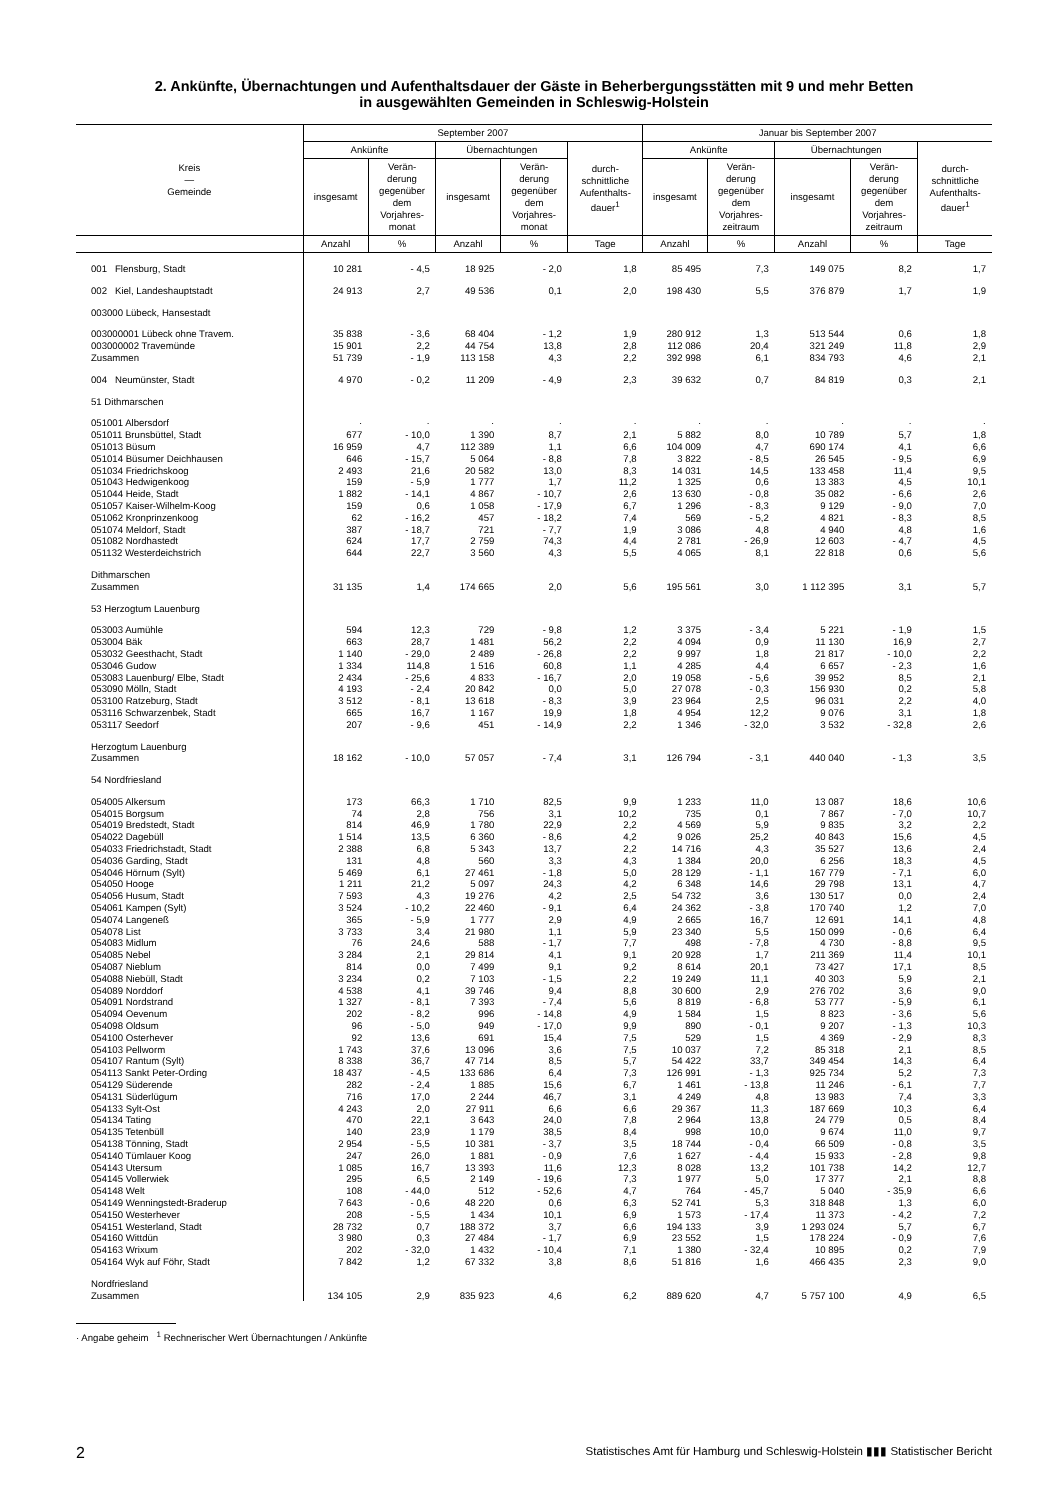2. Ankünfte, Übernachtungen und Aufenthaltsdauer der Gäste in Beherbergungsstätten mit 9 und mehr Betten
in ausgewählten Gemeinden in Schleswig-Holstein
| Kreis — Gemeinde | September 2007 | | | | | Januar bis September 2007 | | | | |
| --- | --- | --- | --- | --- | --- | --- | --- | --- | --- | --- |
| | Ankünfte | | Übernachtungen | | durch- schnittliche Aufenthalts- dauer<sup>1</sup> | Ankünfte | | Übernachtungen | | durch- schnittliche Aufenthalts- dauer<sup>1</sup> |
| | insgesamt | Verän- derung gegenüber dem Vorjahres- monat | insgesamt | Verän- derung gegenüber dem Vorjahres- monat | | insgesamt | Verän- derung gegenüber dem Vorjahres- zeitraum | insgesamt | Verän- derung gegenüber dem Vorjahres- zeitraum | |
| | Anzahl | % | Anzahl | % | Tage | Anzahl | % | Anzahl | % | Tage |
| 001 Flensburg, Stadt | 10 281 | - 4,5 | 18 925 | - 2,0 | 1,8 | 85 495 | 7,3 | 149 075 | 8,2 | 1,7 |
| 002 Kiel, Landeshauptstadt | 24 913 | 2,7 | 49 536 | 0,1 | 2,0 | 198 430 | 5,5 | 376 879 | 1,7 | 1,9 |
| 003000 Lübeck, Hansestadt | | | | | | | | | | |
| 003000001 Lübeck ohne Travem. | 35 838 | - 3,6 | 68 404 | - 1,2 | 1,9 | 280 912 | 1,3 | 513 544 | 0,6 | 1,8 |
| 003000002 Travemünde | 15 901 | 2,2 | 44 754 | 13,8 | 2,8 | 112 086 | 20,4 | 321 249 | 11,8 | 2,9 |
| Zusammen | 51 739 | - 1,9 | 113 158 | 4,3 | 2,2 | 392 998 | 6,1 | 834 793 | 4,6 | 2,1 |
| 004 Neumünster, Stadt | 4 970 | - 0,2 | 11 209 | - 4,9 | 2,3 | 39 632 | 0,7 | 84 819 | 0,3 | 2,1 |
| 51 Dithmarschen | | | | | | | | | | |
| 051001 Albersdorf | · | · | · | · | · | · | · | · | · | · |
| 051011 Brunsbüttel, Stadt | 677 | - 10,0 | 1 390 | 8,7 | 2,1 | 5 882 | 8,0 | 10 789 | 5,7 | 1,8 |
| 051013 Büsum | 16 959 | 4,7 | 112 389 | 1,1 | 6,6 | 104 009 | 4,7 | 690 174 | 4,1 | 6,6 |
| 051014 Büsumer Deichhausen | 646 | - 15,7 | 5 064 | - 8,8 | 7,8 | 3 822 | - 8,5 | 26 545 | - 9,5 | 6,9 |
| 051034 Friedrichskoog | 2 493 | 21,6 | 20 582 | 13,0 | 8,3 | 14 031 | 14,5 | 133 458 | 11,4 | 9,5 |
| 051043 Hedwigenkoog | 159 | - 5,9 | 1 777 | 1,7 | 11,2 | 1 325 | 0,6 | 13 383 | 4,5 | 10,1 |
| 051044 Heide, Stadt | 1 882 | - 14,1 | 4 867 | - 10,7 | 2,6 | 13 630 | - 0,8 | 35 082 | - 6,6 | 2,6 |
| 051057 Kaiser-Wilhelm-Koog | 159 | 0,6 | 1 058 | - 17,9 | 6,7 | 1 296 | - 8,3 | 9 129 | - 9,0 | 7,0 |
| 051062 Kronprinzenkoog | 62 | - 16,2 | 457 | - 18,2 | 7,4 | 569 | - 5,2 | 4 821 | - 8,3 | 8,5 |
| 051074 Meldorf, Stadt | 387 | - 18,7 | 721 | - 7,7 | 1,9 | 3 086 | 4,8 | 4 940 | 4,8 | 1,6 |
| 051082 Nordhastedt | 624 | 17,7 | 2 759 | 74,3 | 4,4 | 2 781 | - 26,9 | 12 603 | - 4,7 | 4,5 |
| 051132 Westerdeichstrich | 644 | 22,7 | 3 560 | 4,3 | 5,5 | 4 065 | 8,1 | 22 818 | 0,6 | 5,6 |
| Dithmarschen Zusammen | 31 135 | 1,4 | 174 665 | 2,0 | 5,6 | 195 561 | 3,0 | 1 112 395 | 3,1 | 5,7 |
| 53 Herzogtum Lauenburg | | | | | | | | | | |
| 053003 Aumühle | 594 | 12,3 | 729 | - 9,8 | 1,2 | 3 375 | - 3,4 | 5 221 | - 1,9 | 1,5 |
| 053004 Bäk | 663 | 28,7 | 1 481 | 56,2 | 2,2 | 4 094 | 0,9 | 11 130 | 16,9 | 2,7 |
| 053032 Geesthacht, Stadt | 1 140 | - 29,0 | 2 489 | - 26,8 | 2,2 | 9 997 | 1,8 | 21 817 | - 10,0 | 2,2 |
| 053046 Gudow | 1 334 | 114,8 | 1 516 | 60,8 | 1,1 | 4 285 | 4,4 | 6 657 | - 2,3 | 1,6 |
| 053083 Lauenburg/ Elbe, Stadt | 2 434 | - 25,6 | 4 833 | - 16,7 | 2,0 | 19 058 | - 5,6 | 39 952 | 8,5 | 2,1 |
| 053090 Mölln, Stadt | 4 193 | - 2,4 | 20 842 | 0,0 | 5,0 | 27 078 | - 0,3 | 156 930 | 0,2 | 5,8 |
| 053100 Ratzeburg, Stadt | 3 512 | - 8,1 | 13 618 | - 8,3 | 3,9 | 23 964 | 2,5 | 96 031 | 2,2 | 4,0 |
| 053116 Schwarzenbek, Stadt | 665 | 16,7 | 1 167 | 19,9 | 1,8 | 4 954 | 12,2 | 9 076 | 3,1 | 1,8 |
| 053117 Seedorf | 207 | - 9,6 | 451 | - 14,9 | 2,2 | 1 346 | - 32,0 | 3 532 | - 32,8 | 2,6 |
| Herzogtum Lauenburg Zusammen | 18 162 | - 10,0 | 57 057 | - 7,4 | 3,1 | 126 794 | - 3,1 | 440 040 | - 1,3 | 3,5 |
| 54 Nordfriesland | | | | | | | | | | |
| 054005 Alkersum | 173 | 66,3 | 1 710 | 82,5 | 9,9 | 1 233 | 11,0 | 13 087 | 18,6 | 10,6 |
| 054015 Borgsum | 74 | 2,8 | 756 | 3,1 | 10,2 | 735 | 0,1 | 7 867 | - 7,0 | 10,7 |
| 054019 Bredstedt, Stadt | 814 | 46,9 | 1 780 | 22,9 | 2,2 | 4 569 | 5,9 | 9 835 | 3,2 | 2,2 |
| 054022 Dagebüll | 1 514 | 13,5 | 6 360 | - 8,6 | 4,2 | 9 026 | 25,2 | 40 843 | 15,6 | 4,5 |
| 054033 Friedrichstadt, Stadt | 2 388 | 6,8 | 5 343 | 13,7 | 2,2 | 14 716 | 4,3 | 35 527 | 13,6 | 2,4 |
| 054036 Garding, Stadt | 131 | 4,8 | 560 | 3,3 | 4,3 | 1 384 | 20,0 | 6 256 | 18,3 | 4,5 |
| 054046 Hörnum (Sylt) | 5 469 | 6,1 | 27 461 | - 1,8 | 5,0 | 28 129 | - 1,1 | 167 779 | - 7,1 | 6,0 |
| 054050 Hooge | 1 211 | 21,2 | 5 097 | 24,3 | 4,2 | 6 348 | 14,6 | 29 798 | 13,1 | 4,7 |
| 054056 Husum, Stadt | 7 593 | 4,3 | 19 276 | 4,2 | 2,5 | 54 732 | 3,6 | 130 517 | 0,0 | 2,4 |
| 054061 Kampen (Sylt) | 3 524 | - 10,2 | 22 460 | - 9,1 | 6,4 | 24 362 | - 3,8 | 170 740 | 1,2 | 7,0 |
| 054074 Langeneß | 365 | - 5,9 | 1 777 | 2,9 | 4,9 | 2 665 | 16,7 | 12 691 | 14,1 | 4,8 |
| 054078 List | 3 733 | 3,4 | 21 980 | 1,1 | 5,9 | 23 340 | 5,5 | 150 099 | - 0,6 | 6,4 |
| 054083 Midlum | 76 | 24,6 | 588 | - 1,7 | 7,7 | 498 | - 7,8 | 4 730 | - 8,8 | 9,5 |
| 054085 Nebel | 3 284 | 2,1 | 29 814 | 4,1 | 9,1 | 20 928 | 1,7 | 211 369 | 11,4 | 10,1 |
| 054087 Nieblum | 814 | 0,0 | 7 499 | 9,1 | 9,2 | 8 614 | 20,1 | 73 427 | 17,1 | 8,5 |
| 054088 Niebüll, Stadt | 3 234 | 0,2 | 7 103 | - 1,5 | 2,2 | 19 249 | 11,1 | 40 303 | 5,9 | 2,1 |
| 054089 Norddorf | 4 538 | 4,1 | 39 746 | 9,4 | 8,8 | 30 600 | 2,9 | 276 702 | 3,6 | 9,0 |
| 054091 Nordstrand | 1 327 | - 8,1 | 7 393 | - 7,4 | 5,6 | 8 819 | - 6,8 | 53 777 | - 5,9 | 6,1 |
| 054094 Oevenum | 202 | - 8,2 | 996 | - 14,8 | 4,9 | 1 584 | 1,5 | 8 823 | - 3,6 | 5,6 |
| 054098 Oldsum | 96 | - 5,0 | 949 | - 17,0 | 9,9 | 890 | - 0,1 | 9 207 | - 1,3 | 10,3 |
| 054100 Osterhever | 92 | 13,6 | 691 | 15,4 | 7,5 | 529 | 1,5 | 4 369 | - 2,9 | 8,3 |
| 054103 Pellworm | 1 743 | 37,6 | 13 096 | 3,6 | 7,5 | 10 037 | 7,2 | 85 318 | 2,1 | 8,5 |
| 054107 Rantum (Sylt) | 8 338 | 36,7 | 47 714 | 8,5 | 5,7 | 54 422 | 33,7 | 349 454 | 14,3 | 6,4 |
| 054113 Sankt Peter-Ording | 18 437 | - 4,5 | 133 686 | 6,4 | 7,3 | 126 991 | - 1,3 | 925 734 | 5,2 | 7,3 |
| 054129 Süderende | 282 | - 2,4 | 1 885 | 15,6 | 6,7 | 1 461 | - 13,8 | 11 246 | - 6,1 | 7,7 |
| 054131 Süderlügum | 716 | 17,0 | 2 244 | 46,7 | 3,1 | 4 249 | 4,8 | 13 983 | 7,4 | 3,3 |
| 054133 Sylt-Ost | 4 243 | 2,0 | 27 911 | 6,6 | 6,6 | 29 367 | 11,3 | 187 669 | 10,3 | 6,4 |
| 054134 Tating | 470 | 22,1 | 3 643 | 24,0 | 7,8 | 2 964 | 13,8 | 24 779 | 0,5 | 8,4 |
| 054135 Tetenbüll | 140 | 23,9 | 1 179 | 38,5 | 8,4 | 998 | 10,0 | 9 674 | 11,0 | 9,7 |
| 054138 Tönning, Stadt | 2 954 | - 5,5 | 10 381 | - 3,7 | 3,5 | 18 744 | - 0,4 | 66 509 | - 0,8 | 3,5 |
| 054140 Tümlauer Koog | 247 | 26,0 | 1 881 | - 0,9 | 7,6 | 1 627 | - 4,4 | 15 933 | - 2,8 | 9,8 |
| 054143 Utersum | 1 085 | 16,7 | 13 393 | 11,6 | 12,3 | 8 028 | 13,2 | 101 738 | 14,2 | 12,7 |
| 054145 Vollerwiek | 295 | 6,5 | 2 149 | - 19,6 | 7,3 | 1 977 | 5,0 | 17 377 | 2,1 | 8,8 |
| 054148 Welt | 108 | - 44,0 | 512 | - 52,6 | 4,7 | 764 | - 45,7 | 5 040 | - 35,9 | 6,6 |
| 054149 Wenningstedt-Braderup | 7 643 | - 0,6 | 48 220 | 0,6 | 6,3 | 52 741 | 5,3 | 318 848 | 1,3 | 6,0 |
| 054150 Westerhever | 208 | - 5,5 | 1 434 | 10,1 | 6,9 | 1 573 | - 17,4 | 11 373 | - 4,2 | 7,2 |
| 054151 Westerland, Stadt | 28 732 | 0,7 | 188 372 | 3,7 | 6,6 | 194 133 | 3,9 | 1 293 024 | 5,7 | 6,7 |
| 054160 Wittdün | 3 980 | 0,3 | 27 484 | - 1,7 | 6,9 | 23 552 | 1,5 | 178 224 | - 0,9 | 7,6 |
| 054163 Wrixum | 202 | - 32,0 | 1 432 | - 10,4 | 7,1 | 1 380 | - 32,4 | 10 895 | 0,2 | 7,9 |
| 054164 Wyk auf Föhr, Stadt | 7 842 | 1,2 | 67 332 | 3,8 | 8,6 | 51 816 | 1,6 | 466 435 | 2,3 | 9,0 |
| Nordfriesland Zusammen | 134 105 | 2,9 | 835 923 | 4,6 | 6,2 | 889 620 | 4,7 | 5 757 100 | 4,9 | 6,5 |
· Angabe geheim <sup>1</sup> Rechnerischer Wert Übernachtungen / Ankünfte
2 Statistisches Amt für Hamburg und Schleswig-Holstein ▮▮▮ Statistischer Bericht